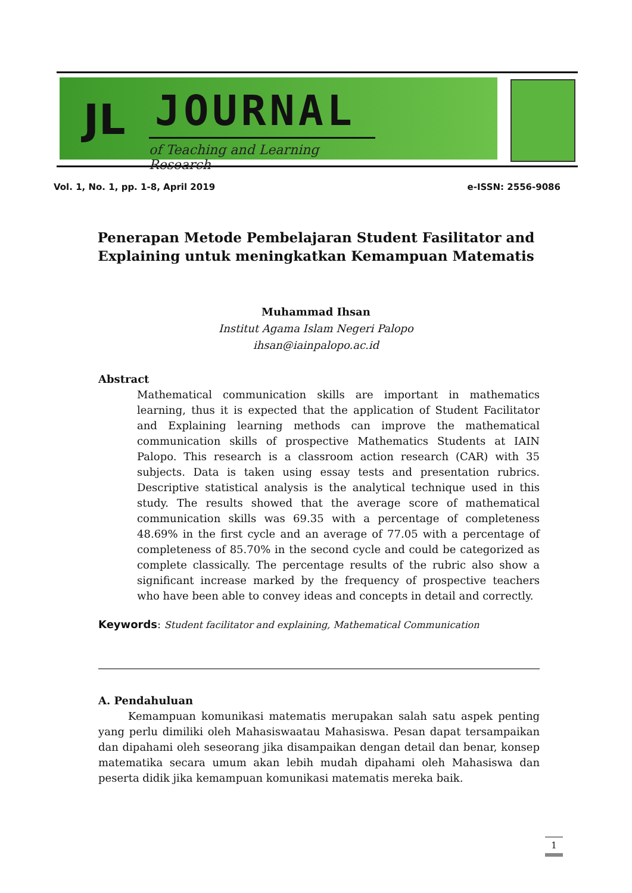JL JOURNAL
of Teaching and Learning Research
Vol. 1, No. 1, pp. 1-8, April 2019 e-ISSN: 2556-9086
Penerapan Metode Pembelajaran Student Fasilitator and Explaining untuk meningkatkan Kemampuan Matematis
Muhammad Ihsan
Institut Agama Islam Negeri Palopo
ihsan@iainpalopo.ac.id
Abstract
Mathematical communication skills are important in mathematics learning, thus it is expected that the application of Student Facilitator and Explaining learning methods can improve the mathematical communication skills of prospective Mathematics Students at IAIN Palopo. This research is a classroom action research (CAR) with 35 subjects. Data is taken using essay tests and presentation rubrics. Descriptive statistical analysis is the analytical technique used in this study. The results showed that the average score of mathematical communication skills was 69.35 with a percentage of completeness 48.69% in the first cycle and an average of 77.05 with a percentage of completeness of 85.70% in the second cycle and could be categorized as complete classically. The percentage results of the rubric also show a significant increase marked by the frequency of prospective teachers who have been able to convey ideas and concepts in detail and correctly.
Keywords: Student facilitator and explaining, Mathematical Communication
A. Pendahuluan
Kemampuan komunikasi matematis merupakan salah satu aspek penting yang perlu dimiliki oleh Mahasiswaatau Mahasiswa. Pesan dapat tersampaikan dan dipahami oleh seseorang jika disampaikan dengan detail dan benar, konsep matematika secara umum akan lebih mudah dipahami oleh Mahasiswa dan peserta didik jika kemampuan komunikasi matematis mereka baik.
1